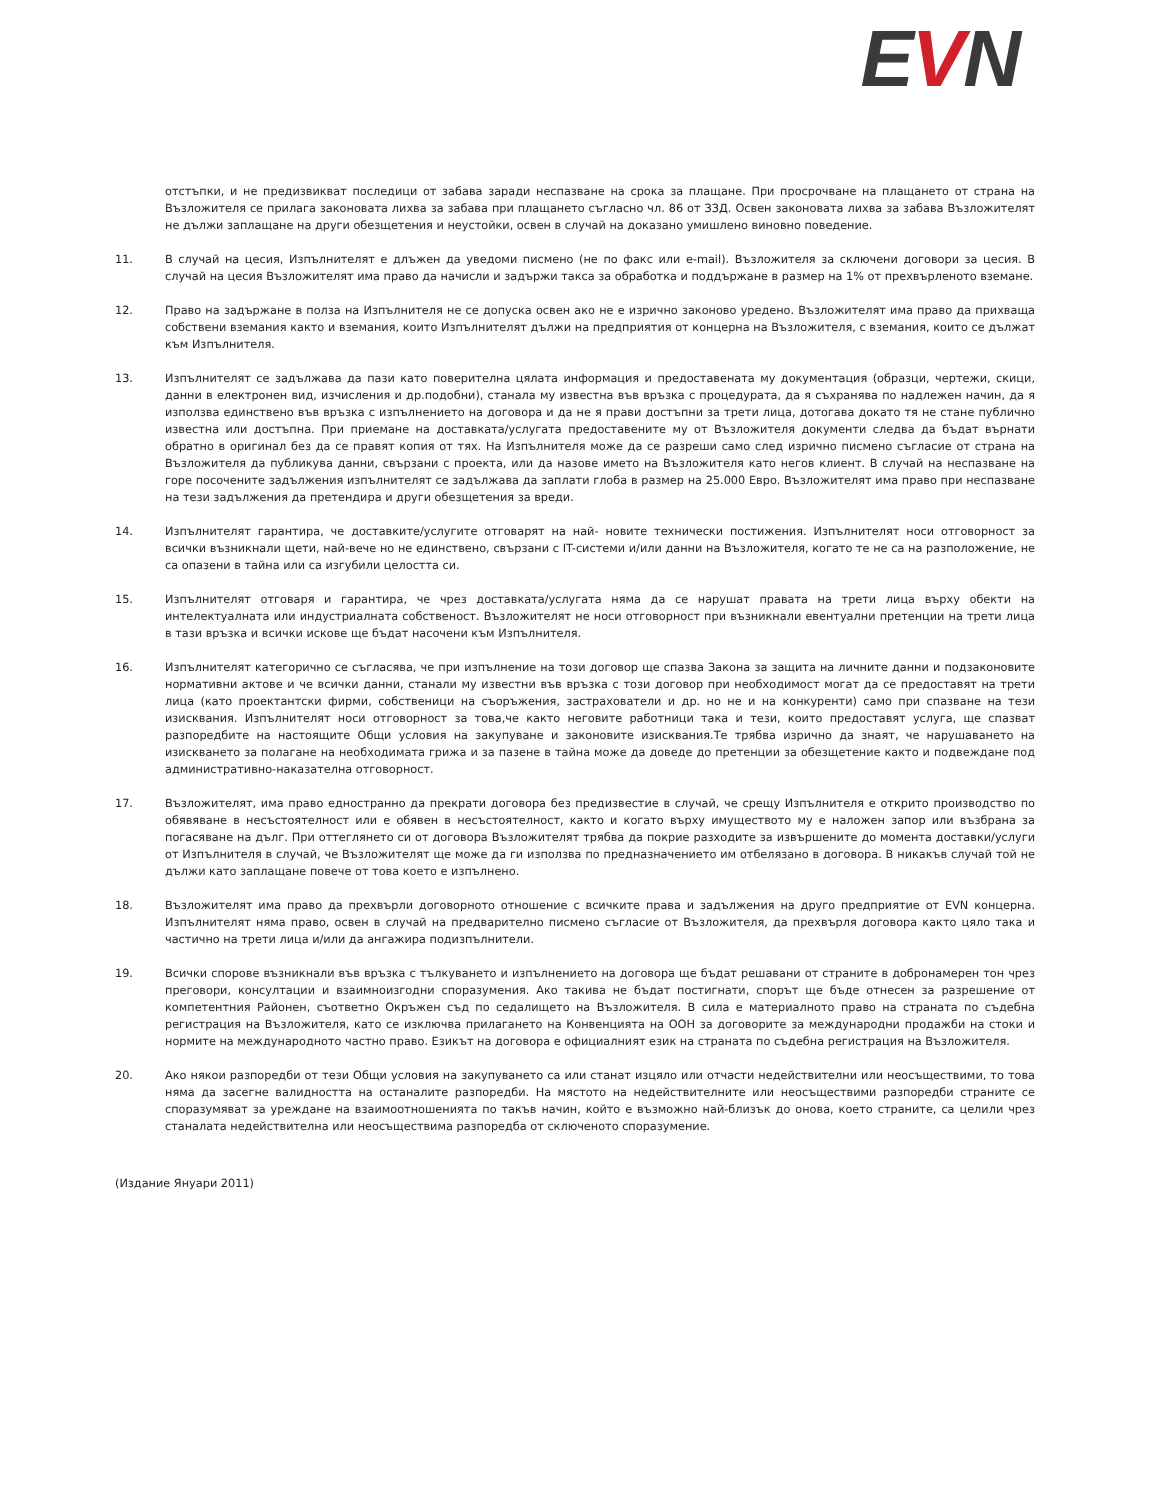EVN
отстъпки, и не предизвикват последици от забава заради неспазване на срока за плащане. При просрочване на плащането от страна на Възложителя се прилага законовата лихва за забава при плащането съгласно чл. 86 от ЗЗД. Освен законовата лихва за забава Възложителят не дължи заплащане на други обезщетения и неустойки, освен в случай на доказано умишлено виновно поведение.
11. В случай на цесия, Изпълнителят е длъжен да уведоми писмено (не по факс или e-mail). Възложителя за сключени договори за цесия. В случай на цесия Възложителят има право да начисли и задържи такса за обработка и поддържане в размер на 1% от прехвърленото вземане.
12. Право на задържане в полза на Изпълнителя не се допуска освен ако не е изрично законово уредено. Възложителят има право да прихваща собствени вземания както и вземания, които Изпълнителят дължи на предприятия от концерна на Възложителя, с вземания, които се дължат към Изпълнителя.
13. Изпълнителят се задължава да пази като поверителна цялата информация и предоставената му документация (образци, чертежи, скици, данни в електронен вид, изчисления и др.подобни), станала му известна във връзка с процедурата, да я съхранява по надлежен начин, да я използва единствено във връзка с изпълнението на договора и да не я прави достъпни за трети лица, дотогава докато тя не стане публично известна или достъпна. При приемане на доставката/услугата предоставените му от Възложителя документи следва да бъдат върнати обратно в оригинал без да се правят копия от тях. На Изпълнителя може да се разреши само след изрично писмено съгласие от страна на Възложителя да публикува данни, свързани с проекта, или да назове името на Възложителя като негов клиент. В случай на неспазване на горе посочените задължения изпълнителят се задължава да заплати глоба в размер на 25.000 Евро. Възложителят има право при неспазване на тези задължения да претендира и други обезщетения за вреди.
14. Изпълнителят гарантира, че доставките/услугите отговарят на най- новите технически постижения. Изпълнителят носи отговорност за всички възникнали щети, най-вече но не единствено, свързани с IT-системи и/или данни на Възложителя, когато те не са на разположение, не са опазени в тайна или са изгубили целостта си.
15. Изпълнителят отговаря и гарантира, че чрез доставката/услугата няма да се нарушат правата на трети лица върху обекти на интелектуалната или индустриалната собственост. Възложителят не носи отговорност при възникнали евентуални претенции на трети лица в тази връзка и всички искове ще бъдат насочени към Изпълнителя.
16. Изпълнителят категорично се съгласява, че при изпълнение на този договор ще спазва Закона за защита на личните данни и подзаконовите нормативни актове и че всички данни, станали му известни във връзка с този договор при необходимост могат да се предоставят на трети лица (като проектантски фирми, собственици на съоръжения, застрахователи и др. но не и на конкуренти) само при спазване на тези изисквания. Изпълнителят носи отговорност за това,че както неговите работници така и тези, които предоставят услуга, ще спазват разпоредбите на настоящите Общи условия на закупуване и законовите изисквания.Те трябва изрично да знаят, че нарушаването на изискването за полагане на необходимата грижа и за пазене в тайна може да доведе до претенции за обезщетение както и подвеждане под административно-наказателна отговорност.
17. Възложителят, има право едностранно да прекрати договора без предизвестие в случай, че срещу Изпълнителя е открито производство по обявяване в несъстоятелност или е обявен в несъстоятелност, както и когато върху имуществото му е наложен запор или възбрана за погасяване на дълг. При оттеглянето си от договора Възложителят трябва да покрие разходите за извършените до момента доставки/услуги от Изпълнителя в случай, че Възложителят ще може да ги използва по предназначението им отбелязано в договора. В никакъв случай той не дължи като заплащане повече от това което е изпълнено.
18. Възложителят има право да прехвърли договорното отношение с всичките права и задължения на друго предприятие от EVN концерна. Изпълнителят няма право, освен в случай на предварително писмено съгласие от Възложителя, да прехвърля договора както цяло така и частично на трети лица и/или да ангажира подизпълнители.
19. Всички спорове възникнали във връзка с тълкуването и изпълнението на договора ще бъдат решавани от страните в добронамерен тон чрез преговори, консултации и взаимноизгодни споразумения. Ако такива не бъдат постигнати, спорът ще бъде отнесен за разрешение от компетентния Районен, съответно Окръжен съд по седалището на Възложителя. В сила е материалното право на страната по съдебна регистрация на Възложителя, като се изключва прилагането на Конвенцията на ООН за договорите за международни продажби на стоки и нормите на международното частно право. Езикът на договора е официалният език на страната по съдебна регистрация на Възложителя.
20. Ако някои разпоредби от тези Общи условия на закупуването са или станат изцяло или отчасти недействителни или неосъществими, то това няма да засегне валидността на останалите разпоредби. На мястото на недействителните или неосъществими разпоредби страните се споразумяват за уреждане на взаимоотношенията по такъв начин, който е възможно най-близък до онова, което страните, са целили чрез станалата недействителна или неосъществима разпоредба от сключеното споразумение.
(Издание Януари 2011)